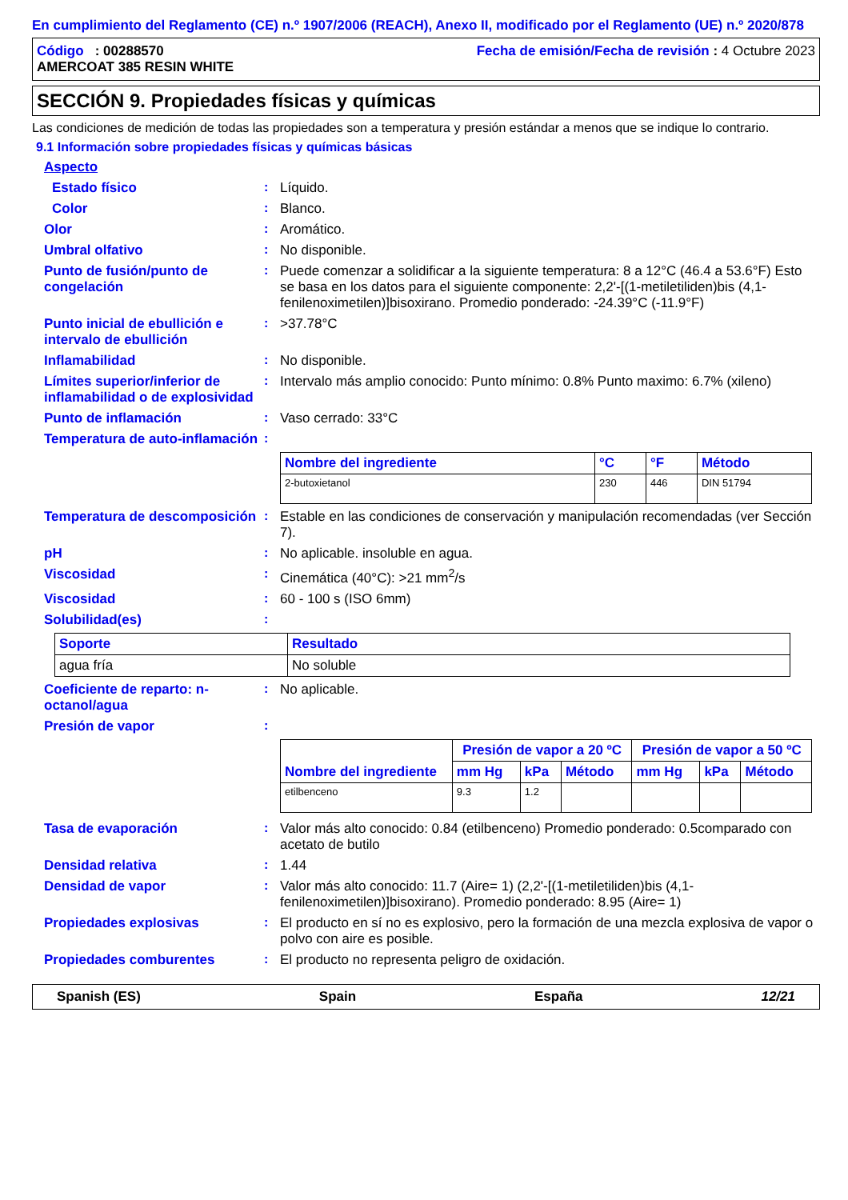En cumplimiento del Reglamento (CE) n.º 1907/2006 (REACH), Anexo II, modificado por el Reglamento (UE) n.º 2020/878
Código : 00288570
AMERCOAT 385 RESIN WHITE
Fecha de emisión/Fecha de revisión : 4 Octubre 2023
SECCIÓN 9. Propiedades físicas y químicas
Las condiciones de medición de todas las propiedades son a temperatura y presión estándar a menos que se indique lo contrario.
9.1 Información sobre propiedades físicas y químicas básicas
Aspecto
Estado físico: Líquido.
Color: Blanco.
Olor: Aromático.
Umbral olfativo: No disponible.
Punto de fusión/punto de congelación: Puede comenzar a solidificar a la siguiente temperatura: 8 a 12°C (46.4 a 53.6°F) Esto se basa en los datos para el siguiente componente: 2,2'-[(1-metiletiliden)bis (4,1-fenilenoximetilen)]bisoxirano. Promedio ponderado: -24.39°C (-11.9°F)
Punto inicial de ebullición e intervalo de ebullición: >37.78°C
Inflamabilidad: No disponible.
Límites superior/inferior de inflamabilidad o de explosividad: Intervalo más amplio conocido: Punto mínimo: 0.8% Punto maximo: 6.7% (xileno)
Punto de inflamación: Vaso cerrado: 33°C
Temperatura de auto-inflamación:
| Nombre del ingrediente | °C | °F | Método |
| --- | --- | --- | --- |
| 2-butoxietanol | 230 | 446 | DIN 51794 |
Temperatura de descomposición: Estable en las condiciones de conservación y manipulación recomendadas (ver Sección 7).
pH: No aplicable. insoluble en agua.
Viscosidad: Cinemática (40°C): >21 mm<sup>2</sup>/s
Viscosidad: 60 - 100 s (ISO 6mm)
Solubilidad(es):
| Soporte | Resultado |
| --- | --- |
| agua fría | No soluble |
Coeficiente de reparto: n-octanol/agua: No aplicable.
Presión de vapor:
| Nombre del ingrediente | Presión de vapor a 20 ºC | | | Presión de vapor a 50 ºC | | |
| --- | --- | --- | --- | --- | --- | --- |
| | mm Hg | kPa | Método | mm Hg | kPa | Método |
| etilbenceno | 9.3 | 1.2 | | | | |
Tasa de evaporación: Valor más alto conocido: 0.84 (etilbenceno) Promedio ponderado: 0.5comparado con acetato de butilo
Densidad relativa: 1.44
Densidad de vapor: Valor más alto conocido: 11.7 (Aire= 1) (2,2'-[(1-metiletiliden)bis (4,1-fenilenoximetilen)]bisoxirano). Promedio ponderado: 8.95 (Aire= 1)
Propiedades explosivas: El producto en sí no es explosivo, pero la formación de una mezcla explosiva de vapor o polvo con aire es posible.
Propiedades comburentes: El producto no representa peligro de oxidación.
Spanish (ES) Spain España 12/21